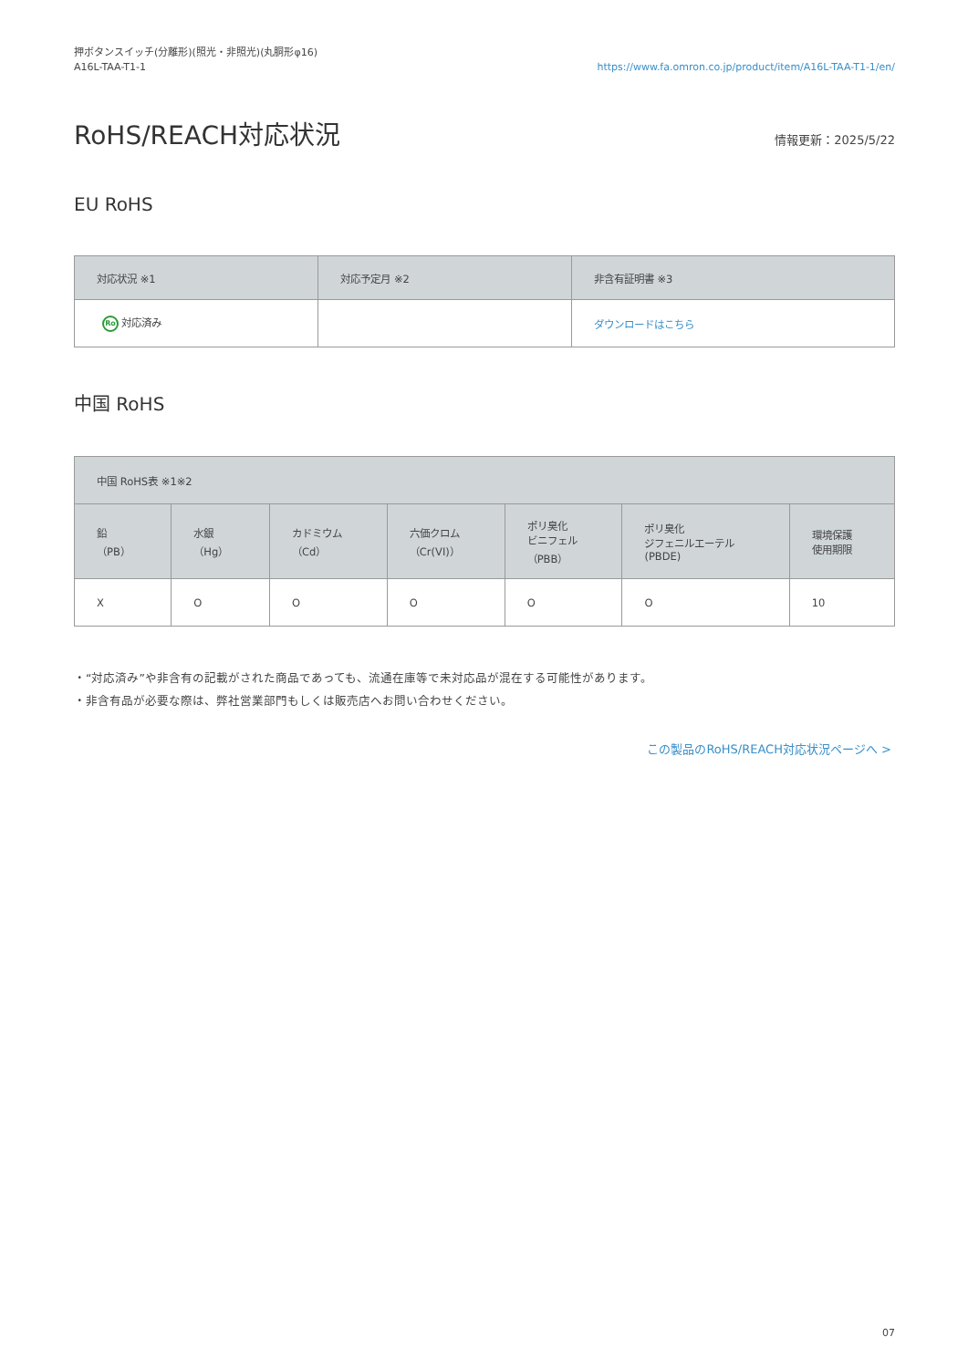押ボタンスイッチ(分離形)(照光・非照光)(丸胴形φ16)
A16L-TAA-T1-1
https://www.fa.omron.co.jp/product/item/A16L-TAA-T1-1/en/
RoHS/REACH対応状況
情報更新：2025/5/22
EU RoHS
| 対応状況 ※1 | 対応予定月 ※2 | 非含有証明書 ※3 |
| --- | --- | --- |
| Ro 対応済み | | ダウンロードはこちら |
中国 RoHS
| 中国 RoHS表 ※1※2 | | | | | | |
| --- | --- | --- | --- | --- | --- | --- |
| 鉛 （PB） | 水銀 （Hg） | カドミウム （Cd） | 六価クロム （Cr(VI)） | ポリ臭化 ビニフェル （PBB） | ポリ臭化 ジフェニルエーテル (PBDE) | 環境保護 使用期限 |
| X | O | O | O | O | O | 10 |
・“対応済み”や非含有の記載がされた商品であっても、流通在庫等で未対応品が混在する可能性があります。
・非含有品が必要な際は、弊社営業部門もしくは販売店へお問い合わせください。
この製品のRoHS/REACH対応状況ページへ >
07